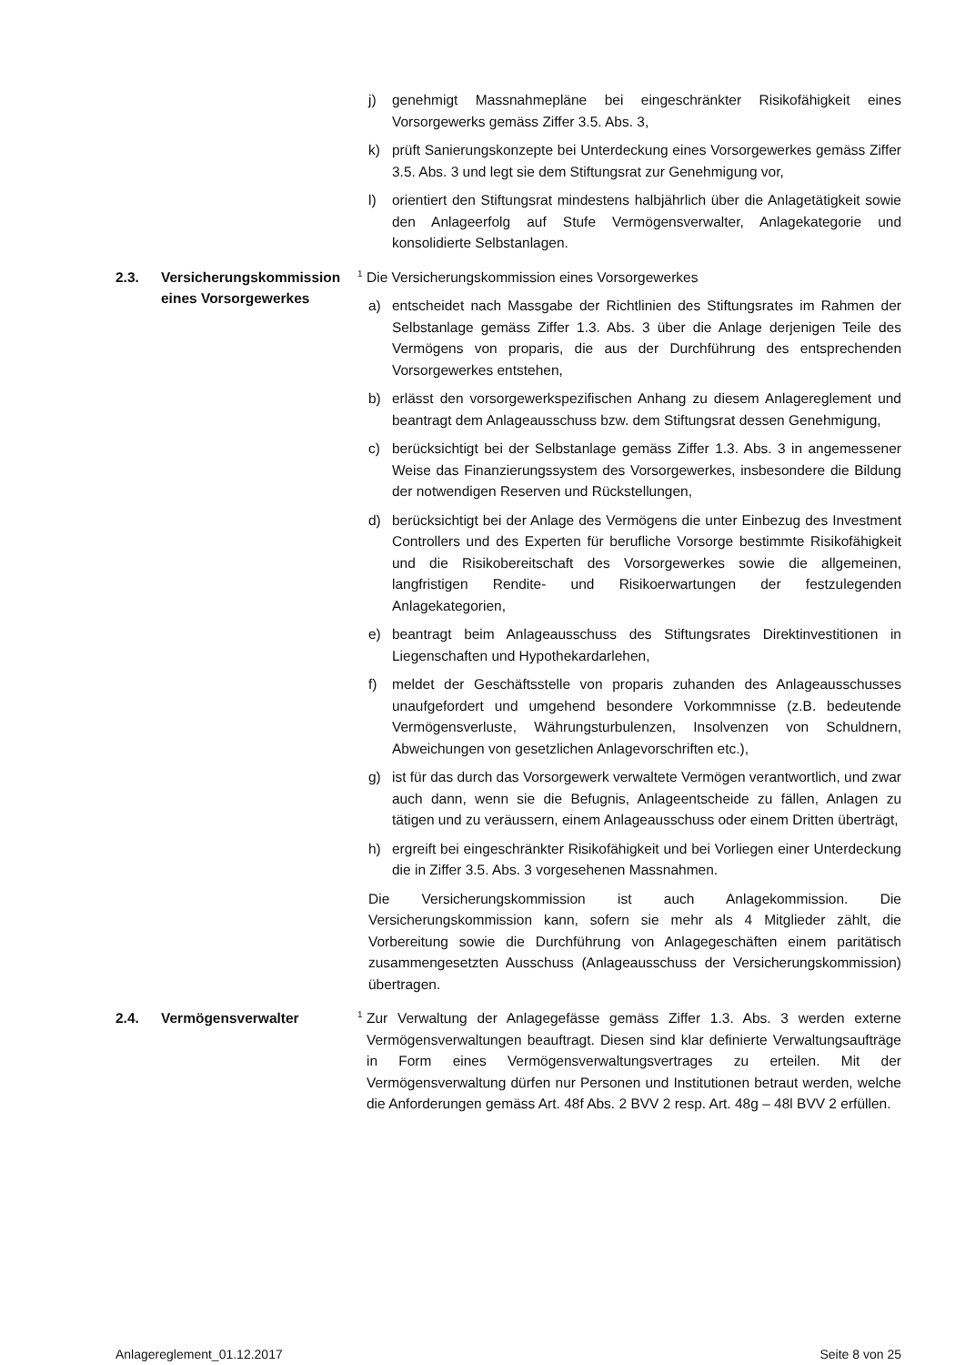j) genehmigt Massnahmepläne bei eingeschränkter Risikofähigkeit eines Vorsorgewerks gemäss Ziffer 3.5. Abs. 3,
k) prüft Sanierungskonzepte bei Unterdeckung eines Vorsorgewerkes gemäss Ziffer 3.5. Abs. 3 und legt sie dem Stiftungsrat zur Genehmigung vor,
l) orientiert den Stiftungsrat mindestens halbjährlich über die Anlagetätigkeit sowie den Anlageerfolg auf Stufe Vermögensverwalter, Anlagekategorie und konsolidierte Selbstanlagen.
2.3. Versicherungskommission eines Vorsorgewerkes
<sup>1</sup> Die Versicherungskommission eines Vorsorgewerkes
a) entscheidet nach Massgabe der Richtlinien des Stiftungsrates im Rahmen der Selbstanlage gemäss Ziffer 1.3. Abs. 3 über die Anlage derjenigen Teile des Vermögens von proparis, die aus der Durchführung des entsprechenden Vorsorgewerkes entstehen,
b) erlässt den vorsorgewerkspezifischen Anhang zu diesem Anlagereglement und beantragt dem Anlageausschuss bzw. dem Stiftungsrat dessen Genehmigung,
c) berücksichtigt bei der Selbstanlage gemäss Ziffer 1.3. Abs. 3 in angemessener Weise das Finanzierungssystem des Vorsorgewerkes, insbesondere die Bildung der notwendigen Reserven und Rückstellungen,
d) berücksichtigt bei der Anlage des Vermögens die unter Einbezug des Investment Controllers und des Experten für berufliche Vorsorge bestimmte Risikofähigkeit und die Risikobereitschaft des Vorsorgewerkes sowie die allgemeinen, langfristigen Rendite- und Risikoerwartungen der festzulegenden Anlagekategorien,
e) beantragt beim Anlageausschuss des Stiftungsrates Direktinvestitionen in Liegenschaften und Hypothekardarlehen,
f) meldet der Geschäftsstelle von proparis zuhanden des Anlageausschusses unaufgefordert und umgehend besondere Vorkommnisse (z.B. bedeutende Vermögensverluste, Währungsturbulenzen, Insolvenzen von Schuldnern, Abweichungen von gesetzlichen Anlagevorschriften etc.),
g) ist für das durch das Vorsorgewerk verwaltete Vermögen verantwortlich, und zwar auch dann, wenn sie die Befugnis, Anlageentscheide zu fällen, Anlagen zu tätigen und zu veräussern, einem Anlageausschuss oder einem Dritten überträgt,
h) ergreift bei eingeschränkter Risikofähigkeit und bei Vorliegen einer Unterdeckung die in Ziffer 3.5. Abs. 3 vorgesehenen Massnahmen.
Die Versicherungskommission ist auch Anlagekommission. Die Versicherungskommission kann, sofern sie mehr als 4 Mitglieder zählt, die Vorbereitung sowie die Durchführung von Anlagegeschäften einem paritätisch zusammengesetzten Ausschuss (Anlageausschuss der Versicherungskommission) übertragen.
2.4. Vermögensverwalter
<sup>1</sup> Zur Verwaltung der Anlagegefässe gemäss Ziffer 1.3. Abs. 3 werden externe Vermögensverwaltungen beauftragt. Diesen sind klar definierte Verwaltungsaufträge in Form eines Vermögensverwaltungsvertrages zu erteilen. Mit der Vermögensverwaltung dürfen nur Personen und Institutionen betraut werden, welche die Anforderungen gemäss Art. 48f Abs. 2 BVV 2 resp. Art. 48g – 48l BVV 2 erfüllen.
Anlagereglement_01.12.2017 Seite 8 von 25